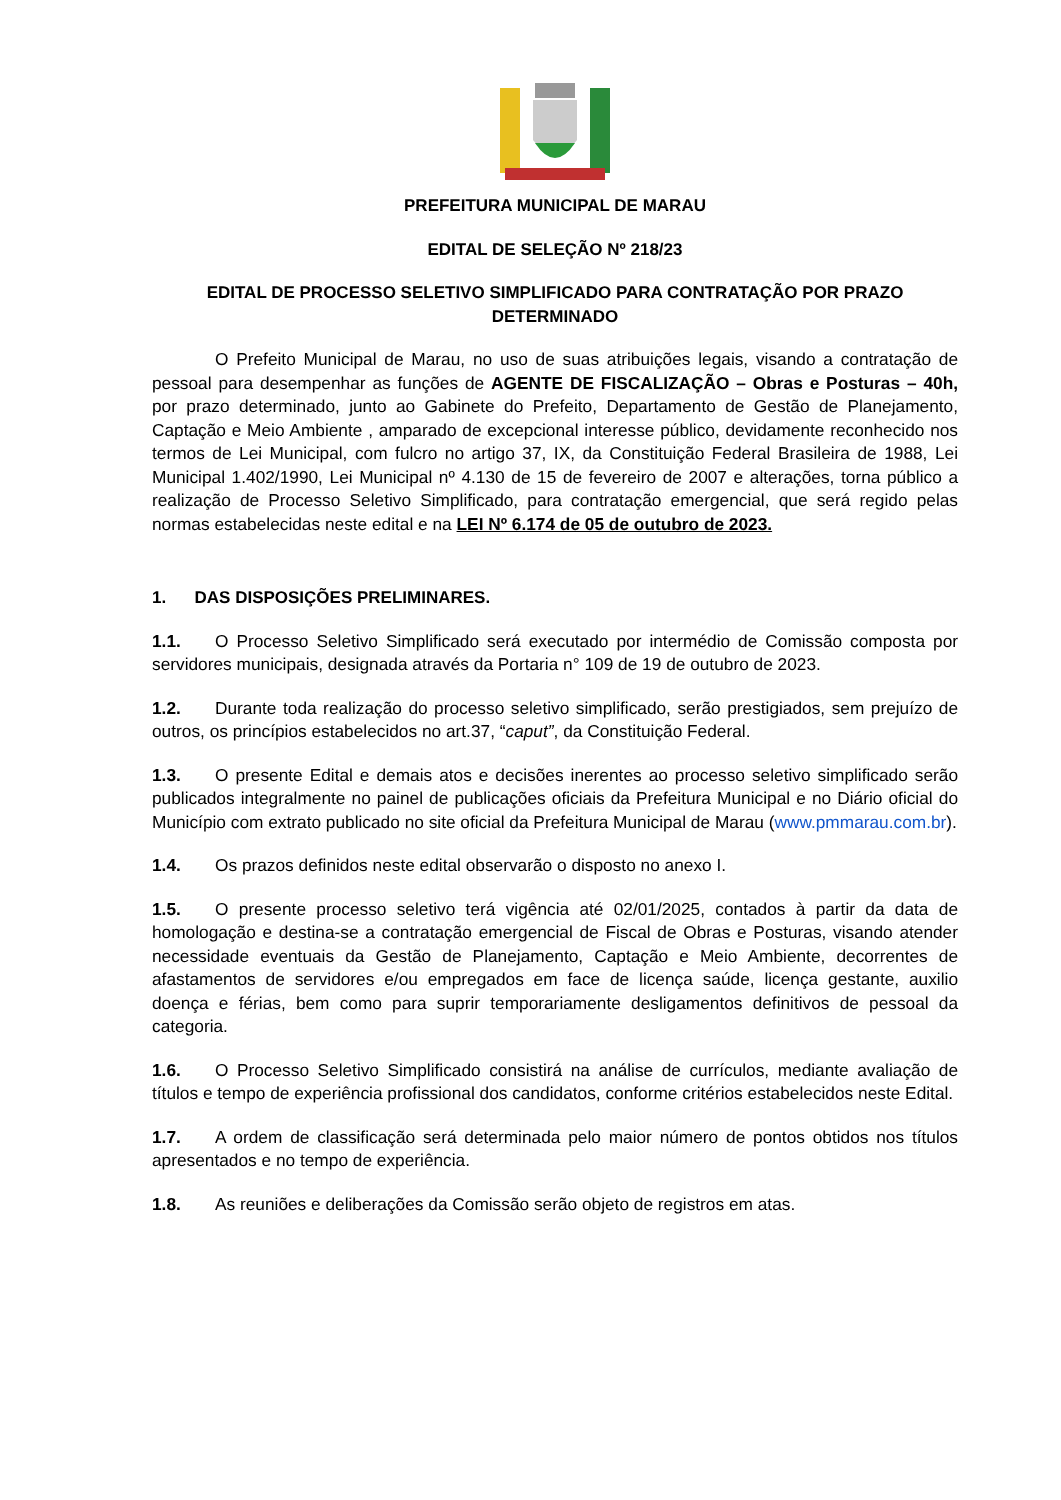PREFEITURA MUNICIPAL DE MARAU
EDITAL DE SELEÇÃO Nº 218/23
EDITAL DE PROCESSO SELETIVO SIMPLIFICADO PARA CONTRATAÇÃO POR PRAZO DETERMINADO
O Prefeito Municipal de Marau, no uso de suas atribuições legais, visando a contratação de pessoal para desempenhar as funções de AGENTE DE FISCALIZAÇÃO – Obras e Posturas – 40h, por prazo determinado, junto ao Gabinete do Prefeito, Departamento de Gestão de Planejamento, Captação e Meio Ambiente , amparado de excepcional interesse público, devidamente reconhecido nos termos de Lei Municipal, com fulcro no artigo 37, IX, da Constituição Federal Brasileira de 1988, Lei Municipal 1.402/1990, Lei Municipal nº 4.130 de 15 de fevereiro de 2007 e alterações, torna público a realização de Processo Seletivo Simplificado, para contratação emergencial, que será regido pelas normas estabelecidas neste edital e na LEI Nº 6.174 de 05 de outubro de 2023.
1. DAS DISPOSIÇÕES PRELIMINARES.
1.1. O Processo Seletivo Simplificado será executado por intermédio de Comissão composta por servidores municipais, designada através da Portaria n° 109 de 19 de outubro de 2023.
1.2. Durante toda realização do processo seletivo simplificado, serão prestigiados, sem prejuízo de outros, os princípios estabelecidos no art.37, “caput”, da Constituição Federal.
1.3. O presente Edital e demais atos e decisões inerentes ao processo seletivo simplificado serão publicados integralmente no painel de publicações oficiais da Prefeitura Municipal e no Diário oficial do Município com extrato publicado no site oficial da Prefeitura Municipal de Marau (www.pmmarau.com.br).
1.4. Os prazos definidos neste edital observarão o disposto no anexo I.
1.5. O presente processo seletivo terá vigência até 02/01/2025, contados à partir da data de homologação e destina-se a contratação emergencial de Fiscal de Obras e Posturas, visando atender necessidade eventuais da Gestão de Planejamento, Captação e Meio Ambiente, decorrentes de afastamentos de servidores e/ou empregados em face de licença saúde, licença gestante, auxilio doença e férias, bem como para suprir temporariamente desligamentos definitivos de pessoal da categoria.
1.6. O Processo Seletivo Simplificado consistirá na análise de currículos, mediante avaliação de títulos e tempo de experiência profissional dos candidatos, conforme critérios estabelecidos neste Edital.
1.7. A ordem de classificação será determinada pelo maior número de pontos obtidos nos títulos apresentados e no tempo de experiência.
1.8. As reuniões e deliberações da Comissão serão objeto de registros em atas.